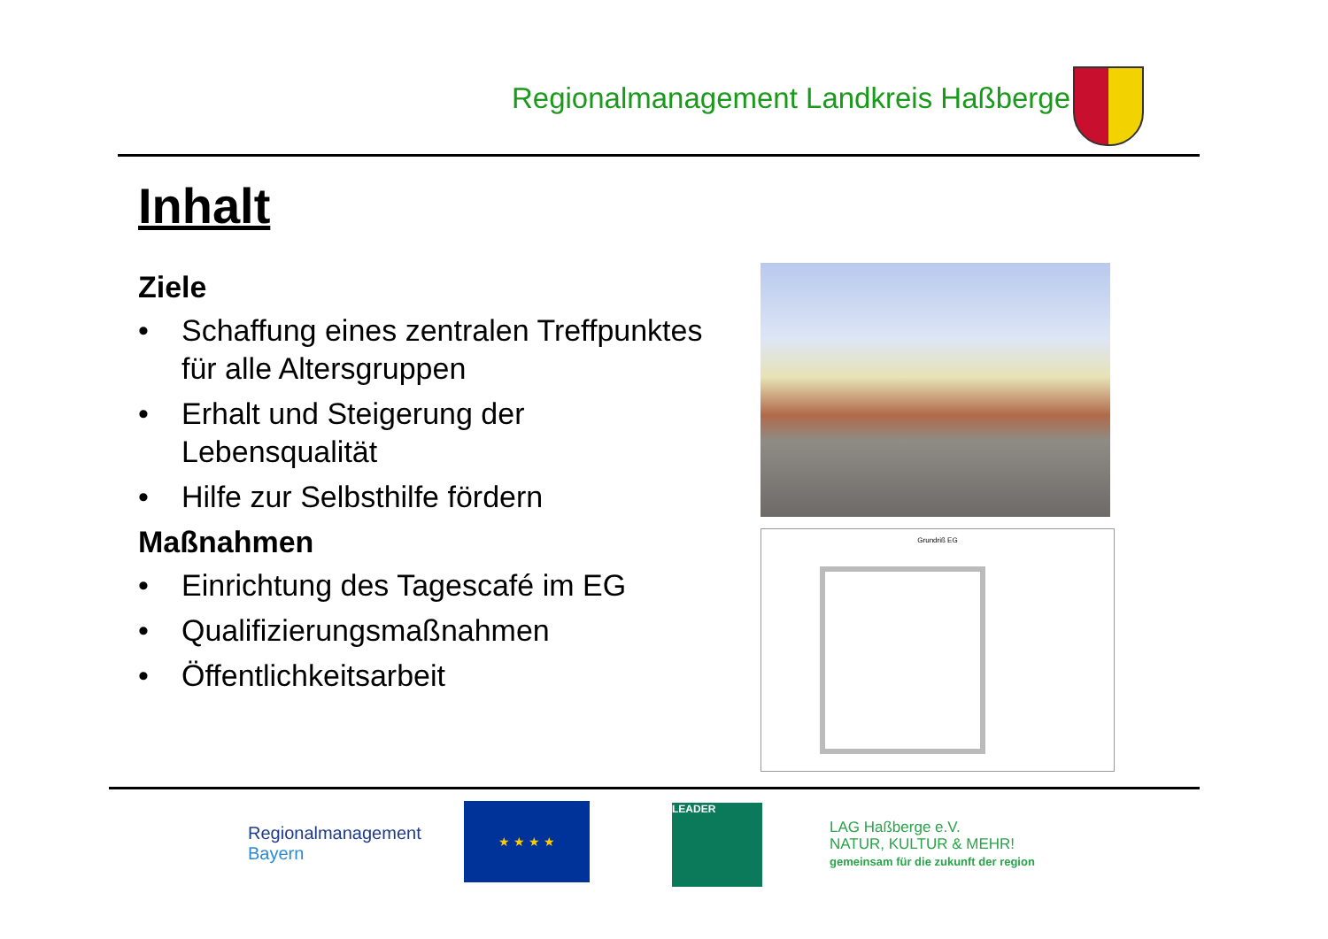Regionalmanagement Landkreis Haßberge
Inhalt
Ziele
• Schaffung eines zentralen Treffpunktes für alle Altersgruppen
• Erhalt und Steigerung der Lebensqualität
• Hilfe zur Selbsthilfe fördern
Maßnahmen
• Einrichtung des Tagescafé im EG
• Qualifizierungsmaßnahmen
• Öffentlichkeitsarbeit
Grundriß EG
Regionalmanagement
Bayern
★ ★ ★ ★ LEADER
LAG Haßberge e.V.
NATUR, KULTUR & MEHR!
gemeinsam für die zukunft der region